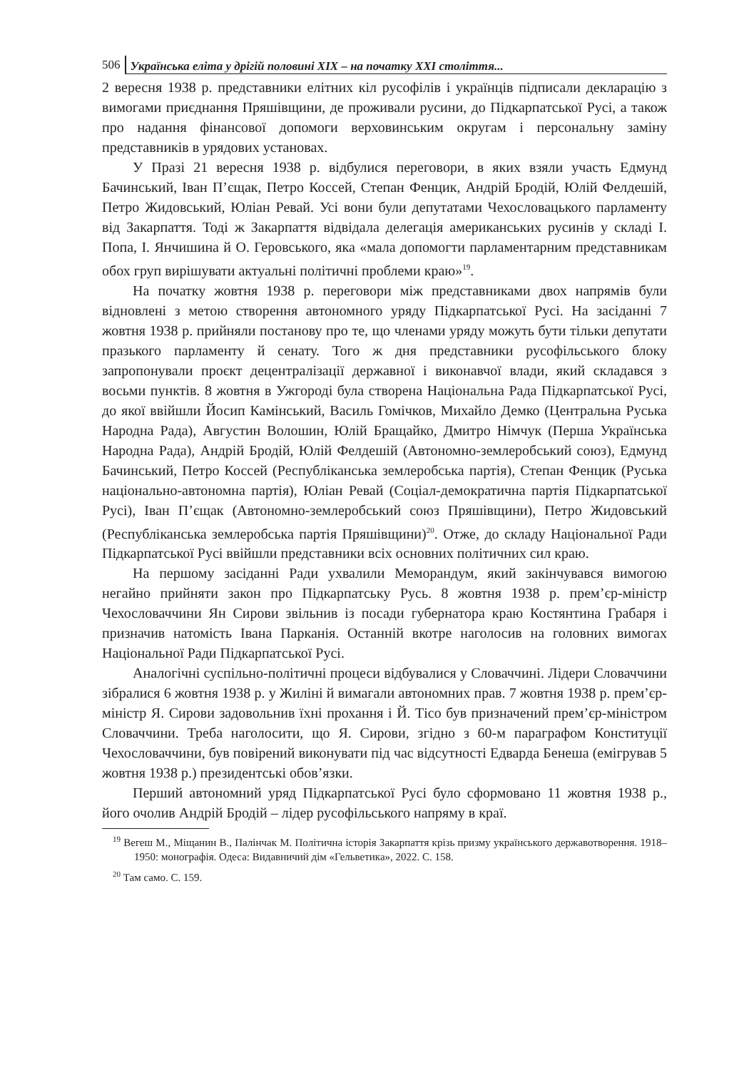506 Українська еліта у дрігій половині XIX – на початку XXI століття...
2 вересня 1938 р. представники елітних кіл русофілів і українців підписали декларацію з вимогами приєднання Пряшівщини, де проживали русини, до Підкарпатської Русі, а також про надання фінансової допомоги верховинським округам і персональну заміну представників в урядових установах.
У Празі 21 вересня 1938 р. відбулися переговори, в яких взяли участь Едмунд Бачинський, Іван П’єщак, Петро Коссей, Степан Фенцик, Андрій Бродій, Юлій Фелдешій, Петро Жидовський, Юліан Ревай. Усі вони були депутатами Чехословацького парламенту від Закарпаття. Тоді ж Закарпаття відвідала делегація американських русинів у складі І. Попа, І. Янчишина й О. Геровського, яка «мала допомогти парламентарним представникам обох груп вирішувати актуальні політичні проблеми краю»<sup>19</sup>.
На початку жовтня 1938 р. переговори між представниками двох напрямів були відновлені з метою створення автономного уряду Підкарпатської Русі. На засіданні 7 жовтня 1938 р. прийняли постанову про те, що членами уряду можуть бути тільки депутати празького парламенту й сенату. Того ж дня представники русофільського блоку запропонували проєкт децентралізації державної і виконавчої влади, який складався з восьми пунктів. 8 жовтня в Ужгороді була створена Національна Рада Підкарпатської Русі, до якої ввійшли Йосип Камінський, Василь Гомічков, Михайло Демко (Центральна Руська Народна Рада), Августин Волошин, Юлій Бращайко, Дмитро Німчук (Перша Українська Народна Рада), Андрій Бродій, Юлій Фелдешій (Автономно-землеробський союз), Едмунд Бачинський, Петро Коссей (Республіканська землеробська партія), Степан Фенцик (Руська національно-автономна партія), Юліан Ревай (Соціал-демократична партія Підкарпатської Русі), Іван П’єщак (Автономно-землеробський союз Пряшівщини), Петро Жидовський (Республіканська землеробська партія Пряшівщини)<sup>20</sup>. Отже, до складу Національної Ради Підкарпатської Русі ввійшли представники всіх основних політичних сил краю.
На першому засіданні Ради ухвалили Меморандум, який закінчувався вимогою негайно прийняти закон про Підкарпатську Русь. 8 жовтня 1938 р. прем’єр-міністр Чехословаччини Ян Сирови звільнив із посади губернатора краю Костянтина Грабаря і призначив натомість Івана Парканія. Останній вкотре наголосив на головних вимогах Національної Ради Підкарпатської Русі.
Аналогічні суспільно-політичні процеси відбувалися у Словаччині. Лідери Словаччини зібралися 6 жовтня 1938 р. у Жиліні й вимагали автономних прав. 7 жовтня 1938 р. прем’єр-міністр Я. Сирови задовольнив їхні прохання і Й. Тісо був призначений прем’єр-міністром Словаччини. Треба наголосити, що Я. Сирови, згідно з 60-м параграфом Конституції Чехословаччини, був повірений виконувати під час відсутності Едварда Бенеша (емігрував 5 жовтня 1938 р.) президентські обов’язки.
Перший автономний уряд Підкарпатської Русі було сформовано 11 жовтня 1938 р., його очолив Андрій Бродій – лідер русофільського напряму в краї.
<sup>19</sup> Вегеш М., Міщанин В., Палінчак М. Політична історія Закарпаття крізь призму українського державотворення. 1918–1950: монографія. Одеса: Видавничий дім «Гельветика», 2022. С. 158.
<sup>20</sup> Там само. С. 159.